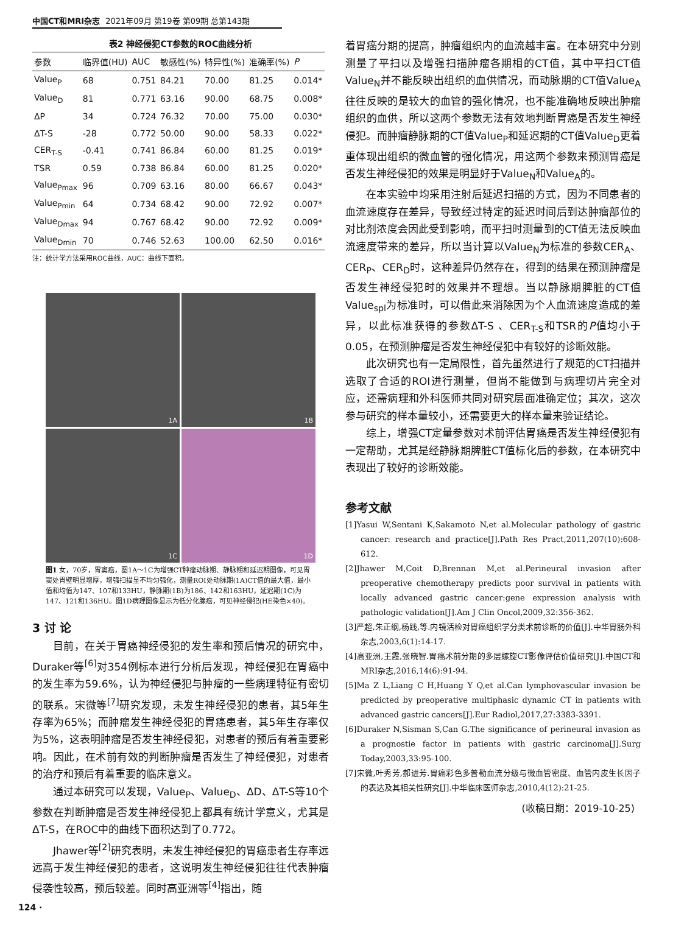中国CT和MRI杂志 2021年09月 第19卷 第09期 总第143期
表2 神经侵犯CT参数的ROC曲线分析
| 参数 | 临界值(HU) | AUC | 敏感性(%) | 特异性(%) | 准确率(%) | P |
| --- | --- | --- | --- | --- | --- | --- |
| Value<sub>P</sub> | 68 | 0.751 | 84.21 | 70.00 | 81.25 | 0.014* |
| Value<sub>D</sub> | 81 | 0.771 | 63.16 | 90.00 | 68.75 | 0.008* |
| ΔP | 34 | 0.724 | 76.32 | 70.00 | 75.00 | 0.030* |
| ΔT-S | -28 | 0.772 | 50.00 | 90.00 | 58.33 | 0.022* |
| CER<sub>T-S</sub> | -0.41 | 0.741 | 86.84 | 60.00 | 81.25 | 0.019* |
| TSR | 0.59 | 0.738 | 86.84 | 60.00 | 81.25 | 0.020* |
| Value<sub>Pmax</sub> | 96 | 0.709 | 63.16 | 80.00 | 66.67 | 0.043* |
| Value<sub>Pmin</sub> | 64 | 0.734 | 68.42 | 90.00 | 72.92 | 0.007* |
| Value<sub>Dmax</sub> | 94 | 0.767 | 68.42 | 90.00 | 72.92 | 0.009* |
| Value<sub>Dmin</sub> | 70 | 0.746 | 52.63 | 100.00 | 62.50 | 0.016* |
注：统计学方法采用ROC曲线，AUC：曲线下面积。
1A
1B
1C
1D
图1 女，70岁，胃窦癌，图1A～1C为增强CT肿瘤动脉期、静脉期和延迟期图像，可见胃窦处胃壁明显增厚，增强扫描呈不均匀强化，测量ROI处动脉期(1A)CT值的最大值，最小值和均值为147、107和133HU，静脉期(1B)为186、142和163HU，延迟期(1C)为147、121和136HU。图1D病理图像显示为低分化腺癌，可见神经侵犯(HE染色×40)。
3 讨 论
目前，在关于胃癌神经侵犯的发生率和预后情况的研究中，Duraker等<sup>[6]</sup>对354例标本进行分析后发现，神经侵犯在胃癌中的发生率为59.6%，认为神经侵犯与肿瘤的一些病理特征有密切的联系。宋微等<sup>[7]</sup>研究发现，未发生神经侵犯的患者，其5年生存率为65%；而肿瘤发生神经侵犯的胃癌患者，其5年生存率仅为5%，这表明肿瘤是否发生神经侵犯，对患者的预后有着重要影响。因此，在术前有效的判断肿瘤是否发生了神经侵犯，对患者的治疗和预后有着重要的临床意义。
通过本研究可以发现，Value<sub>P</sub>、Value<sub>D</sub>、ΔD、ΔT-S等10个参数在判断肿瘤是否发生神经侵犯上都具有统计学意义，尤其是ΔT-S，在ROC中的曲线下面积达到了0.772。
Jhawer等<sup>[2]</sup>研究表明，未发生神经侵犯的胃癌患者生存率远远高于发生神经侵犯的患者，这说明发生神经侵犯往往代表肿瘤侵袭性较高，预后较差。同时高亚洲等<sup>[4]</sup>指出，随
着胃癌分期的提高，肿瘤组织内的血流越丰富。在本研究中分别测量了平扫以及增强扫描肿瘤各期相的CT值，其中平扫CT值Value<sub>N</sub>并不能反映出组织的血供情况，而动脉期的CT值Value<sub>A</sub>往往反映的是较大的血管的强化情况，也不能准确地反映出肿瘤组织的血供，所以这两个参数无法有效地判断胃癌是否发生神经侵犯。而肿瘤静脉期的CT值Value<sub>P</sub>和延迟期的CT值Value<sub>D</sub>更着重体现出组织的微血管的强化情况，用这两个参数来预测胃癌是否发生神经侵犯的效果是明显好于Value<sub>N</sub>和Value<sub>A</sub>的。
在本实验中均采用注射后延迟扫描的方式，因为不同患者的血流速度存在差异，导致经过特定的延迟时间后到达肿瘤部位的对比剂浓度会因此受到影响，而平扫时测量到的CT值无法反映血流速度带来的差异，所以当计算以Value<sub>N</sub>为标准的参数CER<sub>A</sub>、CER<sub>P</sub>、CER<sub>D</sub>时，这种差异仍然存在，得到的结果在预测肿瘤是否发生神经侵犯时的效果并不理想。当以静脉期脾脏的CT值Value<sub>spl</sub>为标准时，可以借此来消除因为个人血流速度造成的差异，以此标准获得的参数ΔT-S 、CER<sub>T-S</sub>和TSR的P值均小于0.05，在预测肿瘤是否发生神经侵犯中有较好的诊断效能。
此次研究也有一定局限性，首先虽然进行了规范的CT扫描并选取了合适的ROI进行测量，但尚不能做到与病理切片完全对应，还需病理和外科医师共同对研究层面准确定位；其次，这次参与研究的样本量较小，还需要更大的样本量来验证结论。
综上，增强CT定量参数对术前评估胃癌是否发生神经侵犯有一定帮助，尤其是经静脉期脾脏CT值标化后的参数，在本研究中表现出了较好的诊断效能。
参考文献
[1]Yasui W,Sentani K,Sakamoto N,et al.Molecular pathology of gastric cancer: research and practice[J].Path Res Pract,2011,207(10):608-612.
[2]Jhawer M,Coit D,Brennan M,et al.Perineural invasion after preoperative chemotherapy predicts poor survival in patients with locally advanced gastric cancer:gene expression analysis with pathologic validation[J].Am J Clin Oncol,2009,32:356-362.
[3]严超,朱正纲,杨践,等.内镜活检对胃癌组织学分类术前诊断的价值[J].中华胃肠外科杂志,2003,6(1):14-17.
[4]高亚洲,王霞,张晓智.胃癌术前分期的多层螺旋CT影像评估价值研究[J].中国CT和MRI杂志,2016,14(6):91-94.
[5]Ma Z L,Liang C H,Huang Y Q,et al.Can lymphovascular invasion be predicted by preoperative multiphasic dynamic CT in patients with advanced gastric cancers[J].Eur Radiol,2017,27:3383-3391.
[6]Duraker N,Sisman S,Can G.The significance of perineural invasion as a prognostie factor in patients with gastric carcinoma[J].Surg Today,2003,33:95-100.
[7]宋微,叶秀芳,郝进芳.胃癌彩色多普勒血流分级与微血管密度、血管内皮生长因子的表达及其相关性研究[J].中华临床医师杂志,2010,4(12):21-25.
(收稿日期：2019-10-25)
124 ·